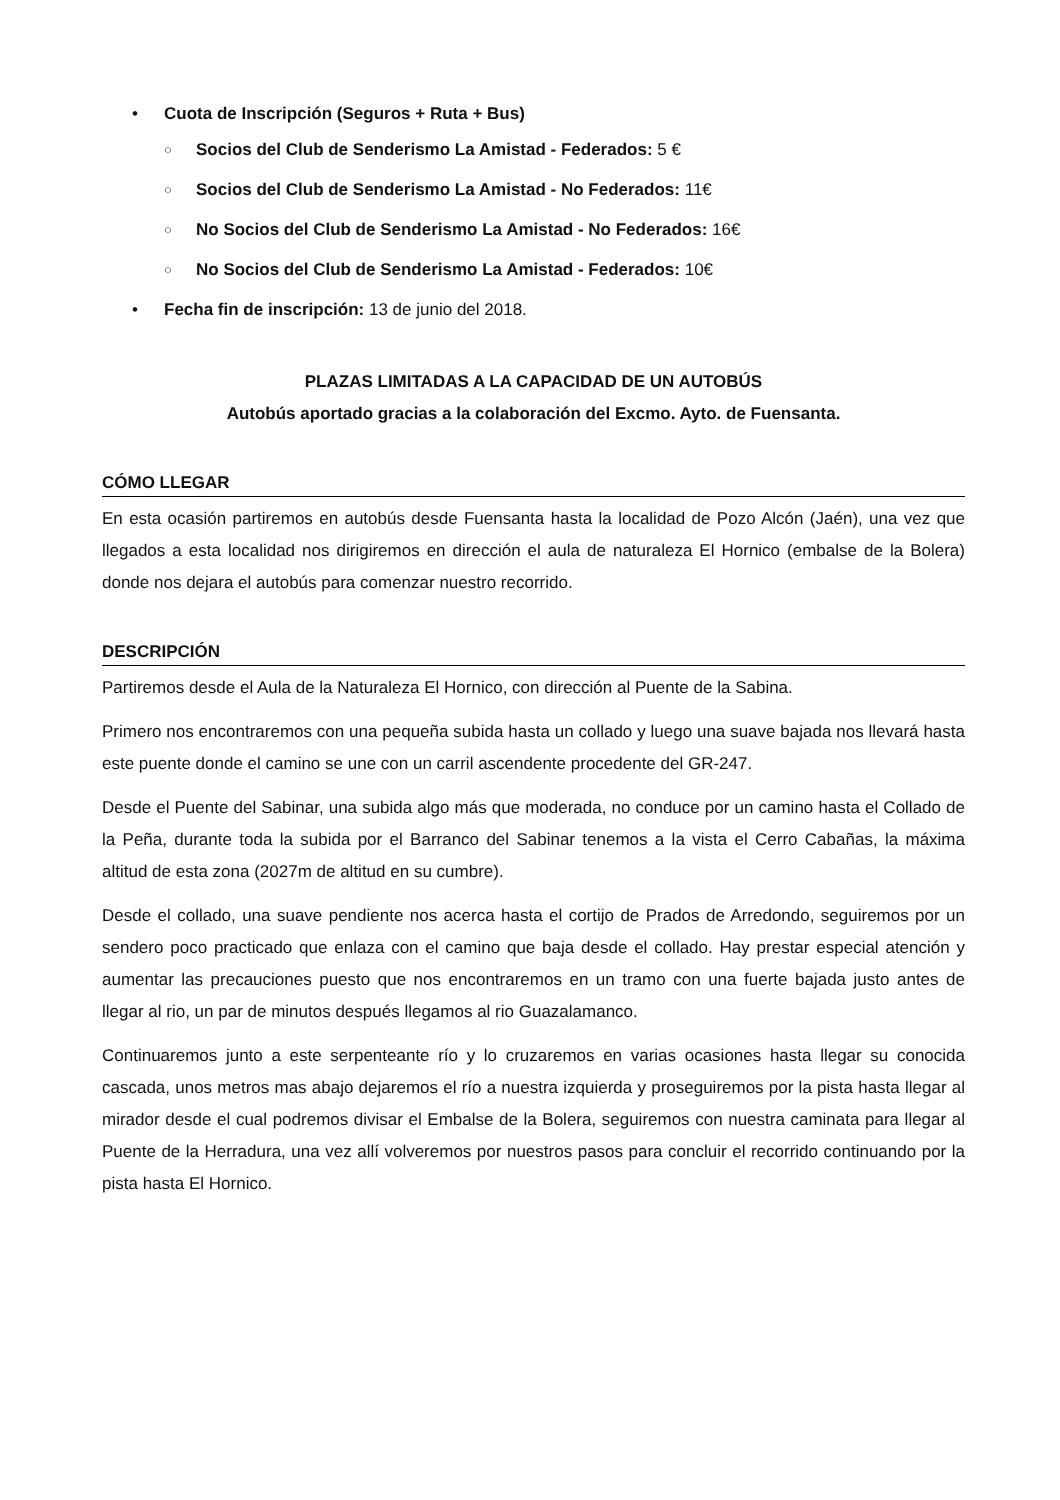• Cuota de Inscripción (Seguros + Ruta + Bus)
○ Socios del Club de Senderismo La Amistad - Federados: 5 €
○ Socios del Club de Senderismo La Amistad - No Federados: 11€
○ No Socios del Club de Senderismo La Amistad - No Federados: 16€
○ No Socios del Club de Senderismo La Amistad - Federados: 10€
• Fecha fin de inscripción: 13 de junio del 2018.
PLAZAS LIMITADAS A LA CAPACIDAD DE UN AUTOBÚS
Autobús aportado gracias a la colaboración del Excmo. Ayto. de Fuensanta.
CÓMO LLEGAR
En esta ocasión partiremos en autobús desde Fuensanta hasta la localidad de Pozo Alcón (Jaén), una vez que llegados a esta localidad nos dirigiremos en dirección el aula de naturaleza El Hornico (embalse de la Bolera) donde nos dejara el autobús para comenzar nuestro recorrido.
DESCRIPCIÓN
Partiremos desde el Aula de la Naturaleza El Hornico, con dirección al Puente de la Sabina.
Primero nos encontraremos con una pequeña subida hasta un collado y luego una suave bajada nos llevará hasta este puente donde el camino se une con un carril ascendente procedente del GR-247.
Desde el Puente del Sabinar, una subida algo más que moderada, no conduce por un camino hasta el Collado de la Peña, durante toda la subida por el Barranco del Sabinar tenemos a la vista el Cerro Cabañas, la máxima altitud de esta zona (2027m de altitud en su cumbre).
Desde el collado, una suave pendiente nos acerca hasta el cortijo de Prados de Arredondo, seguiremos por un sendero poco practicado que enlaza con el camino que baja desde el collado. Hay prestar especial atención y aumentar las precauciones puesto que nos encontraremos en un tramo con una fuerte bajada justo antes de llegar al rio, un par de minutos después llegamos al rio Guazalamanco.
Continuaremos junto a este serpenteante río y lo cruzaremos en varias ocasiones hasta llegar su conocida cascada, unos metros mas abajo dejaremos el río a nuestra izquierda y proseguiremos por la pista hasta llegar al mirador desde el cual podremos divisar el Embalse de la Bolera, seguiremos con nuestra caminata para llegar al Puente de la Herradura, una vez allí volveremos por nuestros pasos para concluir el recorrido continuando por la pista hasta El Hornico.